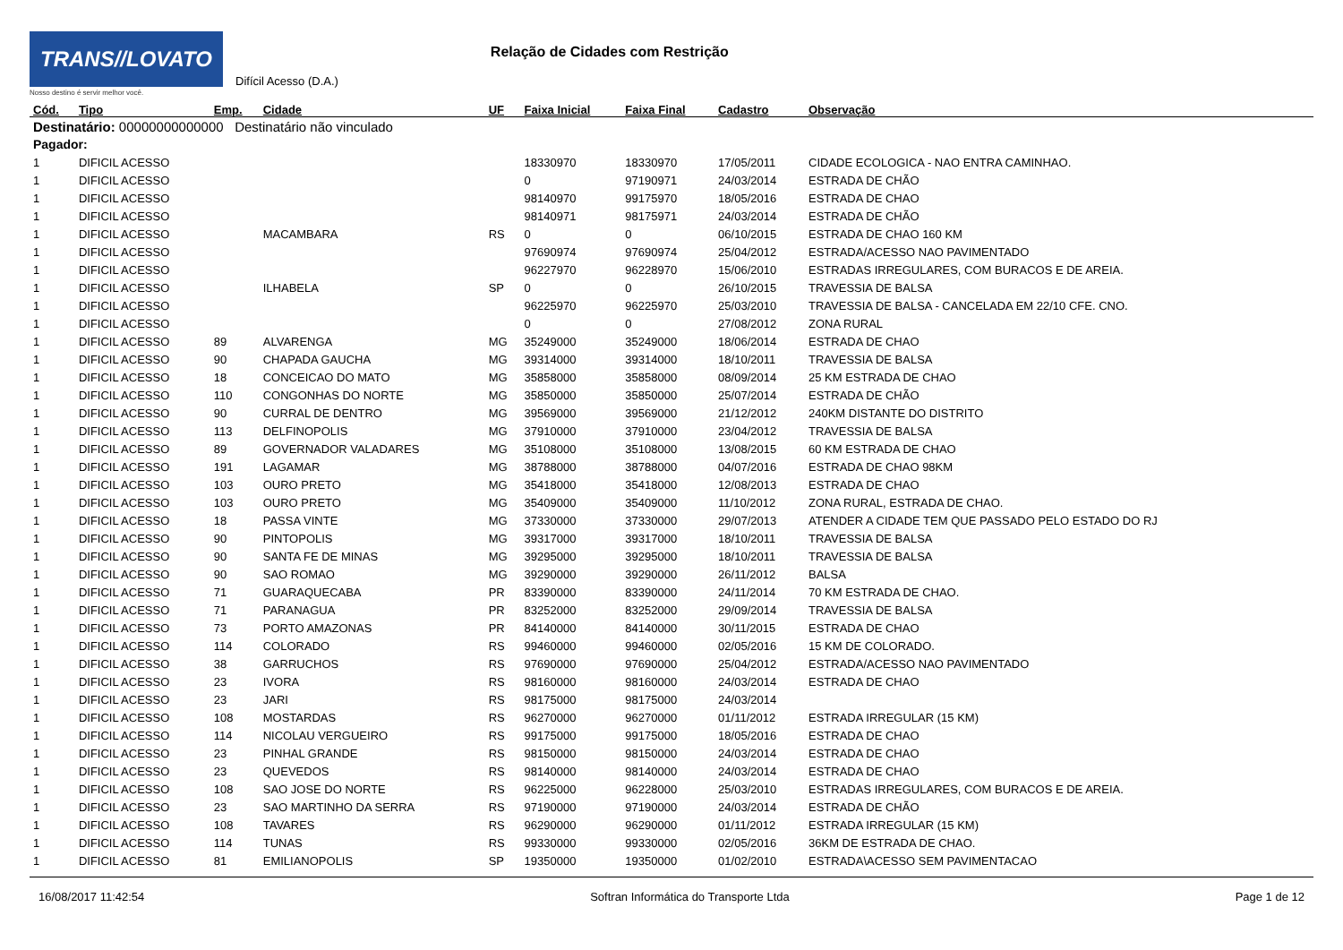TRANS//LOVATO
Nosso destino é servir melhor você.
Difícil Acesso (D.A.)
Relação de Cidades com Restrição
| Cód. | Tipo | Emp. | Cidade | UF | Faixa Inicial | Faixa Final | Cadastro | Observação |
| --- | --- | --- | --- | --- | --- | --- | --- | --- |
| Destinatário: 00000000000000 Destinatário não vinculado | | | | | | | | |
| Pagador: | | | | | | | | |
| 1 | DIFICIL ACESSO | | | | 18330970 | 18330970 | 17/05/2011 | CIDADE ECOLOGICA - NAO ENTRA CAMINHAO. |
| 1 | DIFICIL ACESSO | | | | 0 | 97190971 | 24/03/2014 | ESTRADA DE CHÃO |
| 1 | DIFICIL ACESSO | | | | 98140970 | 99175970 | 18/05/2016 | ESTRADA DE CHAO |
| 1 | DIFICIL ACESSO | | | | 98140971 | 98175971 | 24/03/2014 | ESTRADA DE CHÃO |
| 1 | DIFICIL ACESSO | | MACAMBARA | RS | 0 | 0 | 06/10/2015 | ESTRADA DE CHAO 160 KM |
| 1 | DIFICIL ACESSO | | | | 97690974 | 97690974 | 25/04/2012 | ESTRADA/ACESSO NAO PAVIMENTADO |
| 1 | DIFICIL ACESSO | | | | 96227970 | 96228970 | 15/06/2010 | ESTRADAS IRREGULARES, COM BURACOS E DE AREIA. |
| 1 | DIFICIL ACESSO | | ILHABELA | SP | 0 | 0 | 26/10/2015 | TRAVESSIA DE BALSA |
| 1 | DIFICIL ACESSO | | | | 96225970 | 96225970 | 25/03/2010 | TRAVESSIA DE BALSA - CANCELADA EM 22/10 CFE. CNO. |
| 1 | DIFICIL ACESSO | | | | 0 | 0 | 27/08/2012 | ZONA RURAL |
| 1 | DIFICIL ACESSO | 89 | ALVARENGA | MG | 35249000 | 35249000 | 18/06/2014 | ESTRADA DE CHAO |
| 1 | DIFICIL ACESSO | 90 | CHAPADA GAUCHA | MG | 39314000 | 39314000 | 18/10/2011 | TRAVESSIA DE BALSA |
| 1 | DIFICIL ACESSO | 18 | CONCEICAO DO MATO | MG | 35858000 | 35858000 | 08/09/2014 | 25 KM ESTRADA DE CHAO |
| 1 | DIFICIL ACESSO | 110 | CONGONHAS DO NORTE | MG | 35850000 | 35850000 | 25/07/2014 | ESTRADA DE CHÃO |
| 1 | DIFICIL ACESSO | 90 | CURRAL DE DENTRO | MG | 39569000 | 39569000 | 21/12/2012 | 240KM DISTANTE DO DISTRITO |
| 1 | DIFICIL ACESSO | 113 | DELFINOPOLIS | MG | 37910000 | 37910000 | 23/04/2012 | TRAVESSIA DE BALSA |
| 1 | DIFICIL ACESSO | 89 | GOVERNADOR VALADARES | MG | 35108000 | 35108000 | 13/08/2015 | 60 KM ESTRADA DE CHAO |
| 1 | DIFICIL ACESSO | 191 | LAGAMAR | MG | 38788000 | 38788000 | 04/07/2016 | ESTRADA DE CHAO 98KM |
| 1 | DIFICIL ACESSO | 103 | OURO PRETO | MG | 35418000 | 35418000 | 12/08/2013 | ESTRADA DE CHAO |
| 1 | DIFICIL ACESSO | 103 | OURO PRETO | MG | 35409000 | 35409000 | 11/10/2012 | ZONA RURAL, ESTRADA DE CHAO. |
| 1 | DIFICIL ACESSO | 18 | PASSA VINTE | MG | 37330000 | 37330000 | 29/07/2013 | ATENDER A CIDADE TEM QUE PASSADO PELO ESTADO DO RJ |
| 1 | DIFICIL ACESSO | 90 | PINTOPOLIS | MG | 39317000 | 39317000 | 18/10/2011 | TRAVESSIA DE BALSA |
| 1 | DIFICIL ACESSO | 90 | SANTA FE DE MINAS | MG | 39295000 | 39295000 | 18/10/2011 | TRAVESSIA DE BALSA |
| 1 | DIFICIL ACESSO | 90 | SAO ROMAO | MG | 39290000 | 39290000 | 26/11/2012 | BALSA |
| 1 | DIFICIL ACESSO | 71 | GUARAQUECABA | PR | 83390000 | 83390000 | 24/11/2014 | 70 KM ESTRADA DE CHAO. |
| 1 | DIFICIL ACESSO | 71 | PARANAGUA | PR | 83252000 | 83252000 | 29/09/2014 | TRAVESSIA DE BALSA |
| 1 | DIFICIL ACESSO | 73 | PORTO AMAZONAS | PR | 84140000 | 84140000 | 30/11/2015 | ESTRADA DE CHAO |
| 1 | DIFICIL ACESSO | 114 | COLORADO | RS | 99460000 | 99460000 | 02/05/2016 | 15 KM DE COLORADO. |
| 1 | DIFICIL ACESSO | 38 | GARRUCHOS | RS | 97690000 | 97690000 | 25/04/2012 | ESTRADA/ACESSO NAO PAVIMENTADO |
| 1 | DIFICIL ACESSO | 23 | IVORA | RS | 98160000 | 98160000 | 24/03/2014 | ESTRADA DE CHAO |
| 1 | DIFICIL ACESSO | 23 | JARI | RS | 98175000 | 98175000 | 24/03/2014 | |
| 1 | DIFICIL ACESSO | 108 | MOSTARDAS | RS | 96270000 | 96270000 | 01/11/2012 | ESTRADA IRREGULAR (15 KM) |
| 1 | DIFICIL ACESSO | 114 | NICOLAU VERGUEIRO | RS | 99175000 | 99175000 | 18/05/2016 | ESTRADA DE CHAO |
| 1 | DIFICIL ACESSO | 23 | PINHAL GRANDE | RS | 98150000 | 98150000 | 24/03/2014 | ESTRADA DE CHAO |
| 1 | DIFICIL ACESSO | 23 | QUEVEDOS | RS | 98140000 | 98140000 | 24/03/2014 | ESTRADA DE CHAO |
| 1 | DIFICIL ACESSO | 108 | SAO JOSE DO NORTE | RS | 96225000 | 96228000 | 25/03/2010 | ESTRADAS IRREGULARES, COM BURACOS E DE AREIA. |
| 1 | DIFICIL ACESSO | 23 | SAO MARTINHO DA SERRA | RS | 97190000 | 97190000 | 24/03/2014 | ESTRADA DE CHÃO |
| 1 | DIFICIL ACESSO | 108 | TAVARES | RS | 96290000 | 96290000 | 01/11/2012 | ESTRADA IRREGULAR (15 KM) |
| 1 | DIFICIL ACESSO | 114 | TUNAS | RS | 99330000 | 99330000 | 02/05/2016 | 36KM DE ESTRADA DE CHAO. |
| 1 | DIFICIL ACESSO | 81 | EMILIANOPOLIS | SP | 19350000 | 19350000 | 01/02/2010 | ESTRADA\ACESSO SEM PAVIMENTACAO |
16/08/2017 11:42:54 Softran Informática do Transporte Ltda Page 1 de 12